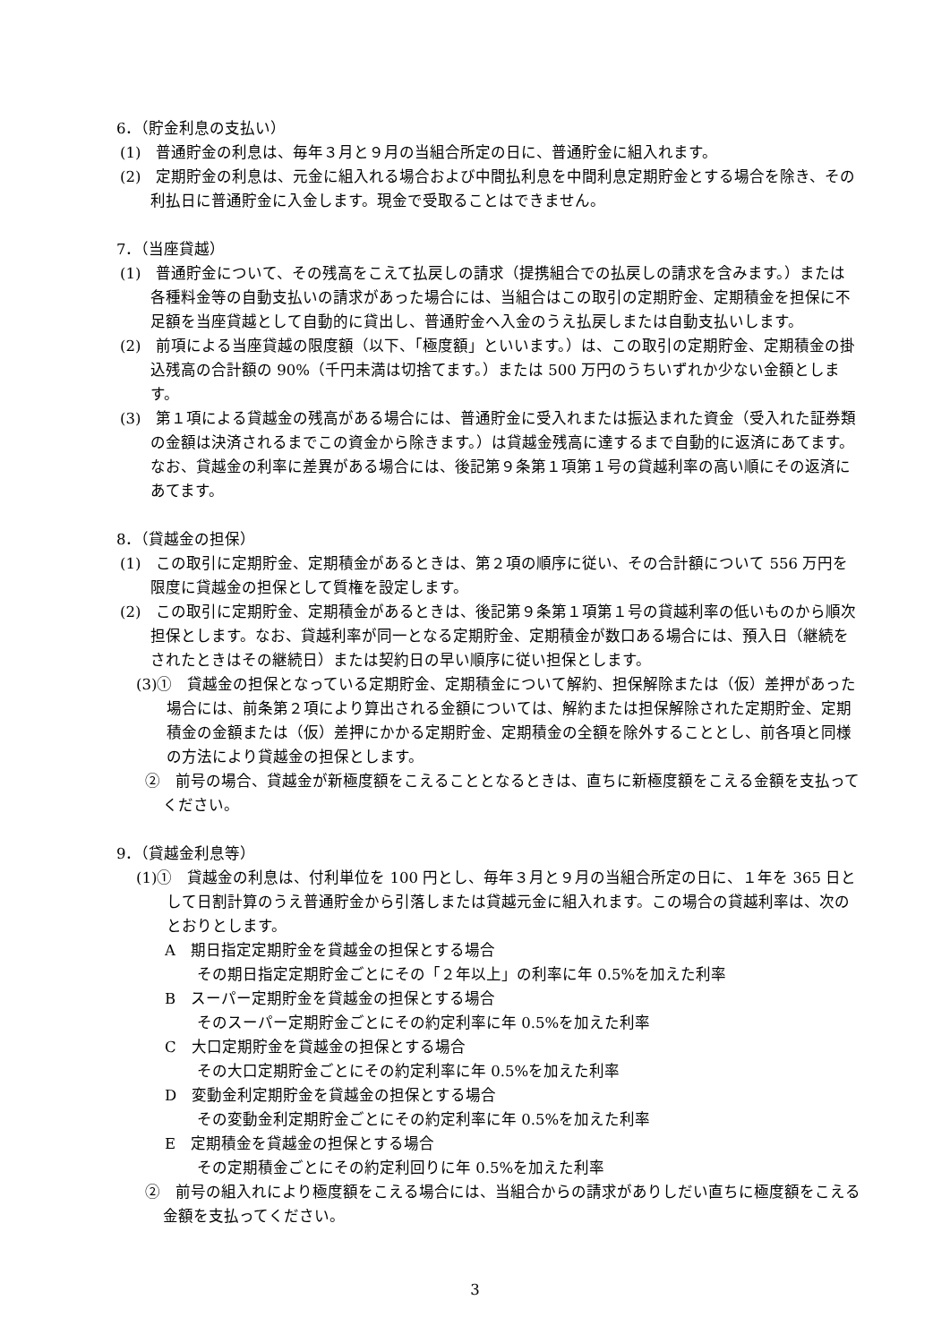6．（貯金利息の支払い）
(1)　普通貯金の利息は、毎年３月と９月の当組合所定の日に、普通貯金に組入れます。
(2)　定期貯金の利息は、元金に組入れる場合および中間払利息を中間利息定期貯金とする場合を除き、その利払日に普通貯金に入金します。現金で受取ることはできません。
7．（当座貸越）
(1)　普通貯金について、その残高をこえて払戻しの請求（提携組合での払戻しの請求を含みます。）または各種料金等の自動支払いの請求があった場合には、当組合はこの取引の定期貯金、定期積金を担保に不足額を当座貸越として自動的に貸出し、普通貯金へ入金のうえ払戻しまたは自動支払いします。
(2)　前項による当座貸越の限度額（以下、「極度額」といいます。）は、この取引の定期貯金、定期積金の掛込残高の合計額の 90%（千円未満は切捨てます。）または 500 万円のうちいずれか少ない金額とします。
(3)　第１項による貸越金の残高がある場合には、普通貯金に受入れまたは振込まれた資金（受入れた証券類の金額は決済されるまでこの資金から除きます。）は貸越金残高に達するまで自動的に返済にあてます。なお、貸越金の利率に差異がある場合には、後記第９条第１項第１号の貸越利率の高い順にその返済にあてます。
8．（貸越金の担保）
(1)　この取引に定期貯金、定期積金があるときは、第２項の順序に従い、その合計額について 556 万円を限度に貸越金の担保として質権を設定します。
(2)　この取引に定期貯金、定期積金があるときは、後記第９条第１項第１号の貸越利率の低いものから順次担保とします。なお、貸越利率が同一となる定期貯金、定期積金が数口ある場合には、預入日（継続をされたときはその継続日）または契約日の早い順序に従い担保とします。
(3)①　貸越金の担保となっている定期貯金、定期積金について解約、担保解除または（仮）差押があった場合には、前条第２項により算出される金額については、解約または担保解除された定期貯金、定期積金の金額または（仮）差押にかかる定期貯金、定期積金の全額を除外することとし、前各項と同様の方法により貸越金の担保とします。
②　前号の場合、貸越金が新極度額をこえることとなるときは、直ちに新極度額をこえる金額を支払ってください。
9．（貸越金利息等）
(1)①　貸越金の利息は、付利単位を 100 円とし、毎年３月と９月の当組合所定の日に、１年を 365 日として日割計算のうえ普通貯金から引落しまたは貸越元金に組入れます。この場合の貸越利率は、次のとおりとします。
A　期日指定定期貯金を貸越金の担保とする場合
その期日指定定期貯金ごとにその「２年以上」の利率に年 0.5%を加えた利率
B　スーパー定期貯金を貸越金の担保とする場合
そのスーパー定期貯金ごとにその約定利率に年 0.5%を加えた利率
C　大口定期貯金を貸越金の担保とする場合
その大口定期貯金ごとにその約定利率に年 0.5%を加えた利率
D　変動金利定期貯金を貸越金の担保とする場合
その変動金利定期貯金ごとにその約定利率に年 0.5%を加えた利率
E　定期積金を貸越金の担保とする場合
その定期積金ごとにその約定利回りに年 0.5%を加えた利率
②　前号の組入れにより極度額をこえる場合には、当組合からの請求がありしだい直ちに極度額をこえる金額を支払ってください。
3